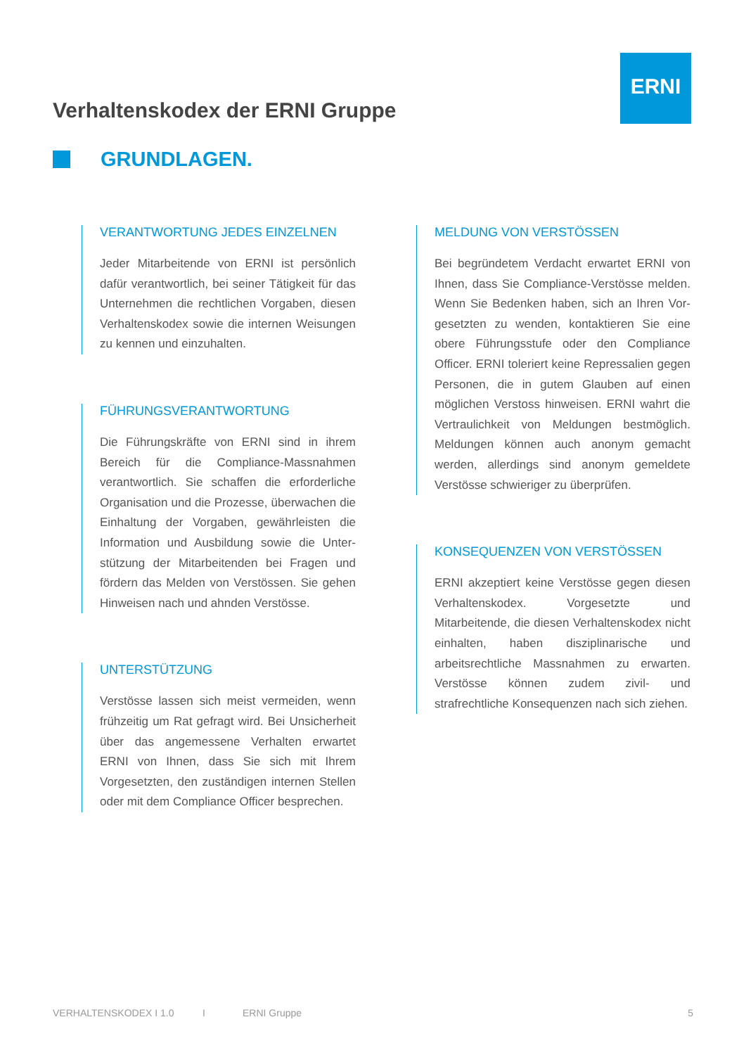ERNI
Verhaltenskodex der ERNI Gruppe
GRUNDLAGEN.
VERANTWORTUNG JEDES EINZELNEN
Jeder Mitarbeitende von ERNI ist persönlich dafür verantwortlich, bei seiner Tätigkeit für das Unternehmen die rechtlichen Vorgaben, diesen Verhaltenskodex sowie die internen Weisungen zu kennen und einzuhalten.
FÜHRUNGSVERANTWORTUNG
Die Führungskräfte von ERNI sind in ihrem Bereich für die Compliance-Massnahmen verantwortlich. Sie schaffen die erforderliche Organisation und die Prozesse, überwachen die Einhaltung der Vorgaben, gewährleisten die Information und Ausbildung sowie die Unter­stützung der Mitarbeitenden bei Fragen und fördern das Melden von Verstössen. Sie gehen Hinweisen nach und ahnden Verstösse.
UNTERSTÜTZUNG
Verstösse lassen sich meist vermeiden, wenn frühzeitig um Rat gefragt wird. Bei Unsicherheit über das angemessene Verhalten erwartet ERNI von Ihnen, dass Sie sich mit Ihrem Vorgesetzten, den zuständigen internen Stellen oder mit dem Compliance Officer besprechen.
MELDUNG VON VERSTÖSSEN
Bei begründetem Verdacht erwartet ERNI von Ihnen, dass Sie Compliance-Verstösse melden. Wenn Sie Bedenken haben, sich an Ihren Vor­gesetzten zu wenden, kontaktieren Sie eine obere Führungsstufe oder den Compliance Officer. ERNI toleriert keine Repressalien gegen Personen, die in gutem Glauben auf einen möglichen Verstoss hinweisen. ERNI wahrt die Vertraulichkeit von Meldungen bestmöglich. Meldungen können auch anonym gemacht werden, allerdings sind anonym gemeldete Verstösse schwieriger zu überprüfen.
KONSEQUENZEN VON VERSTÖSSEN
ERNI akzeptiert keine Verstösse gegen diesen Verhaltenskodex. Vorgesetzte und Mitarbeitende, die diesen Verhaltenskodex nicht einhalten, haben disziplinarische und arbeitsrechtliche Massnahmen zu erwarten. Verstösse können zudem zivil- und strafrechtliche Konsequenzen nach sich ziehen.
VERHALTENSKODEX I 1.0 I ERNI Gruppe 5